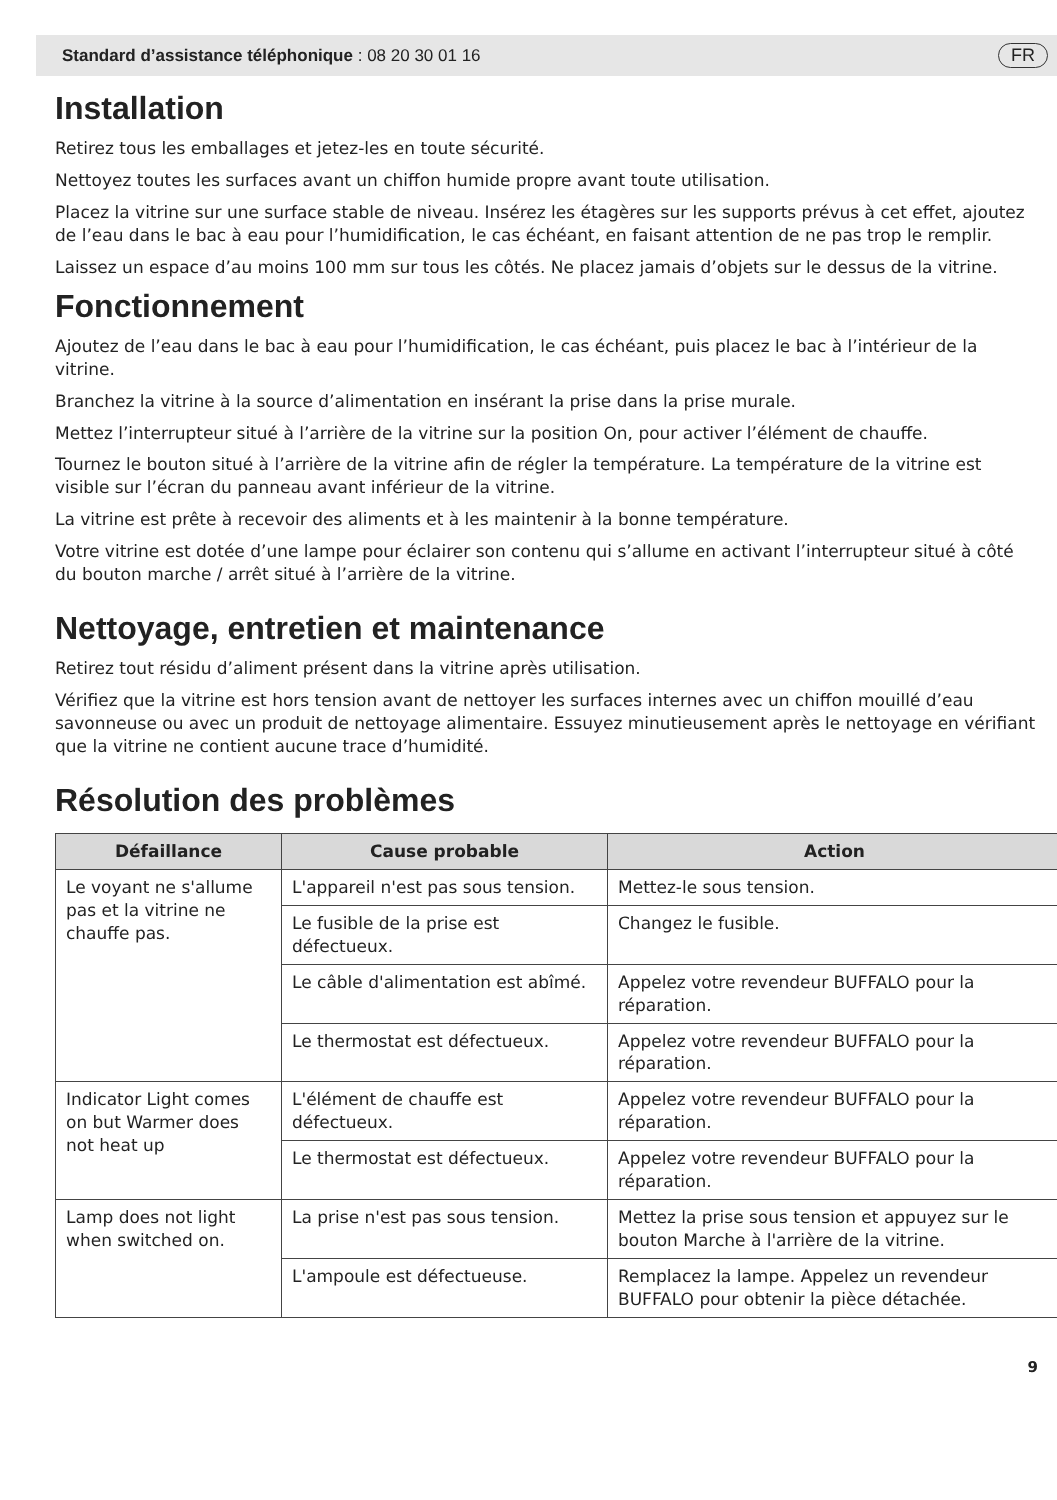Standard d’assistance téléphonique : 08 20 30 01 16 FR
Installation
Retirez tous les emballages et jetez-les en toute sécurité.
Nettoyez toutes les surfaces avant un chiffon humide propre avant toute utilisation.
Placez la vitrine sur une surface stable de niveau. Insérez les étagères sur les supports prévus à cet effet, ajoutez de l’eau dans le bac à eau pour l’humidification, le cas échéant, en faisant attention de ne pas trop le remplir.
Laissez un espace d’au moins 100 mm sur tous les côtés. Ne placez jamais d’objets sur le dessus de la vitrine.
Fonctionnement
Ajoutez de l’eau dans le bac à eau pour l’humidification, le cas échéant, puis placez le bac à l’intérieur de la vitrine.
Branchez la vitrine à la source d’alimentation en insérant la prise dans la prise murale.
Mettez l’interrupteur situé à l’arrière de la vitrine sur la position On, pour activer l’élément de chauffe.
Tournez le bouton situé à l’arrière de la vitrine afin de régler la température. La température de la vitrine est visible sur l’écran du panneau avant inférieur de la vitrine.
La vitrine est prête à recevoir des aliments et à les maintenir à la bonne température.
Votre vitrine est dotée d’une lampe pour éclairer son contenu qui s’allume en activant l’interrupteur situé à côté du bouton marche / arrêt situé à l’arrière de la vitrine.
Nettoyage, entretien et maintenance
Retirez tout résidu d’aliment présent dans la vitrine après utilisation.
Vérifiez que la vitrine est hors tension avant de nettoyer les surfaces internes avec un chiffon mouillé d’eau savonneuse ou avec un produit de nettoyage alimentaire. Essuyez minutieusement après le nettoyage en vérifiant que la vitrine ne contient aucune trace d’humidité.
Résolution des problèmes
| Défaillance | Cause probable | Action |
| --- | --- | --- |
| Le voyant ne s'allume pas et la vitrine ne chauffe pas. | L'appareil n'est pas sous tension. | Mettez-le sous tension. |
| | Le fusible de la prise est défectueux. | Changez le fusible. |
| | Le câble d'alimentation est abîmé. | Appelez votre revendeur BUFFALO pour la réparation. |
| | Le thermostat est défectueux. | Appelez votre revendeur BUFFALO pour la réparation. |
| Indicator Light comes on but Warmer does not heat up | L'élément de chauffe est défectueux. | Appelez votre revendeur BUFFALO pour la réparation. |
| | Le thermostat est défectueux. | Appelez votre revendeur BUFFALO pour la réparation. |
| Lamp does not light when switched on. | La prise n'est pas sous tension. | Mettez la prise sous tension et appuyez sur le bouton Marche à l'arrière de la vitrine. |
| | L'ampoule est défectueuse. | Remplacez la lampe. Appelez un revendeur BUFFALO pour obtenir la pièce détachée. |
9